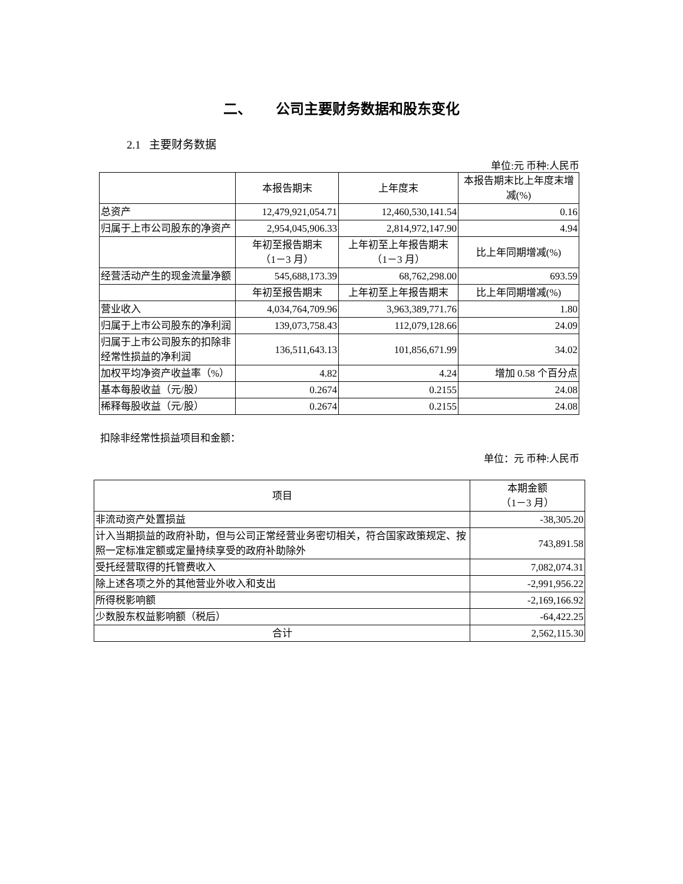二、 公司主要财务数据和股东变化
2.1 主要财务数据
单位:元 币种:人民币
| | 本报告期末 | 上年度末 | 本报告期末比上年度末增减(%) |
| 总资产 | 12,479,921,054.71 | 12,460,530,141.54 | 0.16 |
| 归属于上市公司股东的净资产 | 2,954,045,906.33 | 2,814,972,147.90 | 4.94 |
| | 年初至报告期末 （1－3 月） | 上年初至上年报告期末 （1－3 月） | 比上年同期增减(%) |
| 经营活动产生的现金流量净额 | 545,688,173.39 | 68,762,298.00 | 693.59 |
| | 年初至报告期末 | 上年初至上年报告期末 | 比上年同期增减(%) |
| 营业收入 | 4,034,764,709.96 | 3,963,389,771.76 | 1.80 |
| 归属于上市公司股东的净利润 | 139,073,758.43 | 112,079,128.66 | 24.09 |
| 归属于上市公司股东的扣除非经常性损益的净利润 | 136,511,643.13 | 101,856,671.99 | 34.02 |
| 加权平均净资产收益率（%） | 4.82 | 4.24 | 增加 0.58 个百分点 |
| 基本每股收益（元/股） | 0.2674 | 0.2155 | 24.08 |
| 稀释每股收益（元/股） | 0.2674 | 0.2155 | 24.08 |
扣除非经常性损益项目和金额：
单位：元 币种:人民币
| 项目 | 本期金额 （1－3 月） |
| 非流动资产处置损益 | -38,305.20 |
| 计入当期损益的政府补助，但与公司正常经营业务密切相关，符合国家政策规定、按照一定标准定额或定量持续享受的政府补助除外 | 743,891.58 |
| 受托经营取得的托管费收入 | 7,082,074.31 |
| 除上述各项之外的其他营业外收入和支出 | -2,991,956.22 |
| 所得税影响额 | -2,169,166.92 |
| 少数股东权益影响额（税后） | -64,422.25 |
| 合计 | 2,562,115.30 |